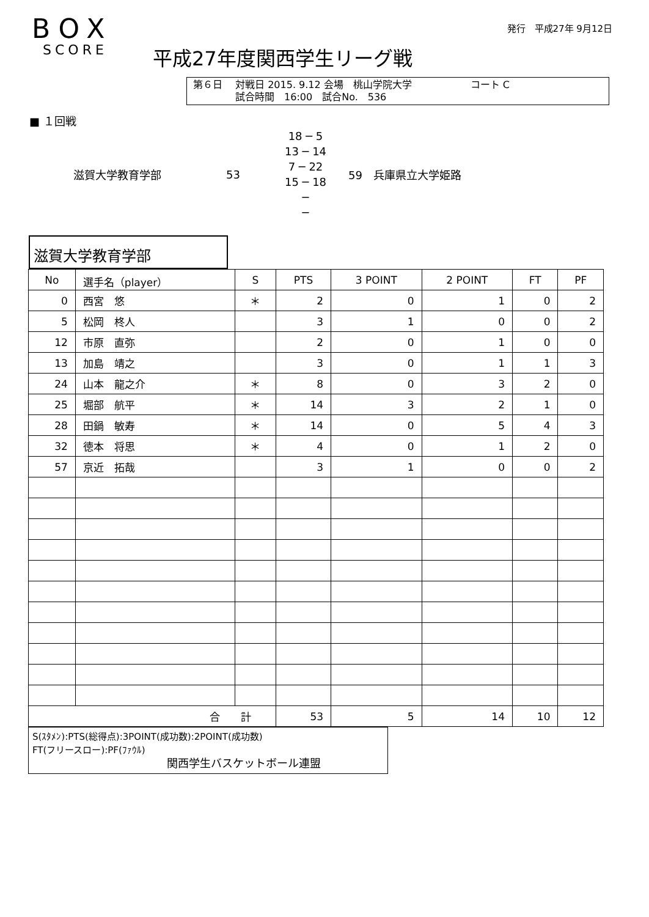BOX
SCORE
発行　平成27年 9月12日
平成27年度関西学生リーグ戦
第６日　 対戦日 2015. 9.12 会場　桃山学院大学　　　　　　コート C
　　　　 試合時間　16:00　試合No.　536
■ １回戦
滋賀大学教育学部 53
18 ─ 5
13 ─ 14
7 ─ 22
15 ─ 18
─
─
59　兵庫県立大学姫路
滋賀大学教育学部
| No | 選手名（player） | S | PTS | 3 POINT | 2 POINT | FT | PF |
| --- | --- | --- | --- | --- | --- | --- | --- |
| 0 | 西宮 悠 | ＊ | 2 | 0 | 1 | 0 | 2 |
| 5 | 松岡 柊人 | | 3 | 1 | 0 | 0 | 2 |
| 12 | 市原 直弥 | | 2 | 0 | 1 | 0 | 0 |
| 13 | 加島 靖之 | | 3 | 0 | 1 | 1 | 3 |
| 24 | 山本 龍之介 | ＊ | 8 | 0 | 3 | 2 | 0 |
| 25 | 堀部 航平 | ＊ | 14 | 3 | 2 | 1 | 0 |
| 28 | 田鍋 敏寿 | ＊ | 14 | 0 | 5 | 4 | 3 |
| 32 | 徳本 将思 | ＊ | 4 | 0 | 1 | 2 | 0 |
| 57 | 京近 拓哉 | | 3 | 1 | 0 | 0 | 2 |
| 合 計 | | | 53 | 5 | 14 | 10 | 12 |
S(ｽﾀﾒﾝ):PTS(総得点):3POINT(成功数):2POINT(成功数)
FT(フリースロー):PF(ﾌｧｳﾙ)
関西学生バスケットボール連盟